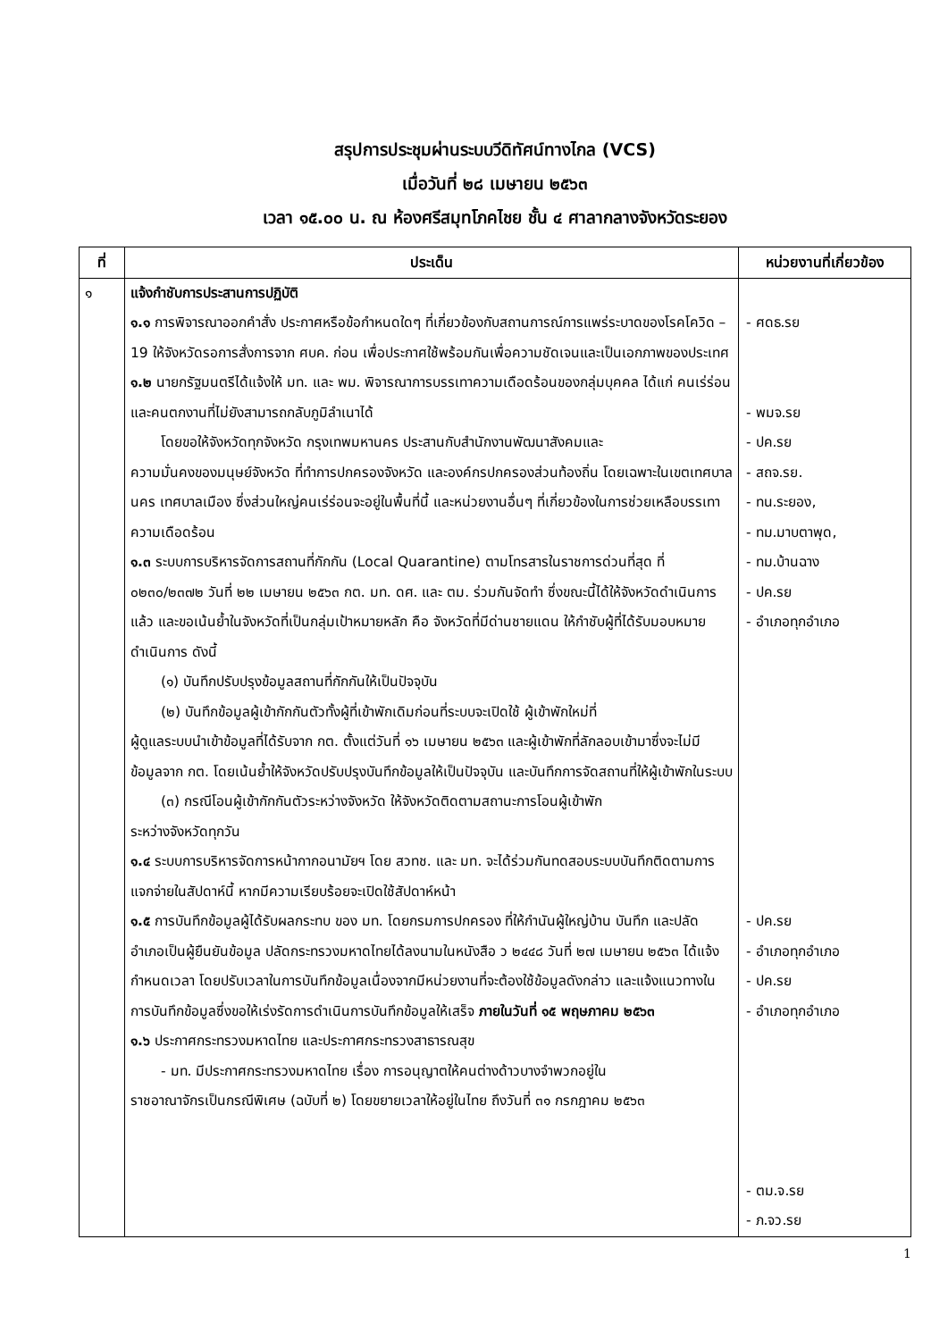สรุปการประชุมผ่านระบบวีดิทัศน์ทางไกล (VCS)
เมื่อวันที่ ๒๘ เมษายน ๒๕๖๓
เวลา ๑๕.๐๐ น. ณ ห้องศรีสมุทโภคไชย ชั้น ๔ ศาลากลางจังหวัดระยอง
| ที่ | ประเด็น | หน่วยงานที่เกี่ยวข้อง |
| --- | --- | --- |
| ๑ | แจ้งกำชับการประสานการปฏิบัติ ๑.๑ การพิจารณาออกคำสั่ง ประกาศหรือข้อกำหนดใดๆ ที่เกี่ยวข้องกับสถานการณ์การแพร่ระบาดของโรคโควิด – 19 ให้จังหวัดรอการสั่งการจาก ศบค. ก่อน เพื่อประกาศใช้พร้อมกันเพื่อความชัดเจนและเป็นเอกภาพของประเทศ ๑.๒ นายกรัฐมนตรีได้แจ้งให้ มท. และ พม. พิจารณาการบรรเทาความเดือดร้อนของกลุ่มบุคคล ได้แก่ คนเร่ร่อน และคนตกงานที่ไม่ยังสามารถกลับภูมิลำเนาได้ โดยขอให้จังหวัดทุกจังหวัด กรุงเทพมหานคร ประสานกับสำนักงานพัฒนาสังคมและ ความมั่นคงของมนุษย์จังหวัด ที่ทำการปกครองจังหวัด และองค์กรปกครองส่วนท้องถิ่น โดยเฉพาะในเขตเทศบาลนคร เทศบาลเมือง ซึ่งส่วนใหญ่คนเร่ร่อนจะอยู่ในพื้นที่นี้ และหน่วยงานอื่นๆ ที่เกี่ยวข้องในการช่วยเหลือบรรเทาความเดือดร้อน ๑.๓ ระบบการบริหารจัดการสถานที่กักกัน (Local Quarantine) ตามโทรสารในราชการด่วนที่สุด ที่ ๐๒๓๐/๒๓๗๒ วันที่ ๒๒ เมษายน ๒๕๖๓ กต. มท. ดศ. และ ตม. ร่วมกันจัดทำ ซึ่งขณะนี้ได้ให้จังหวัดดำเนินการแล้ว และขอเน้นย้ำในจังหวัดที่เป็นกลุ่มเป้าหมายหลัก คือ จังหวัดที่มีด่านชายแดน ให้กำชับผู้ที่ได้รับมอบหมายดำเนินการ ดังนี้ (๑) บันทึกปรับปรุงข้อมูลสถานที่กักกันให้เป็นปัจจุบัน (๒) บันทึกข้อมูลผู้เข้ากักกันตัวทั้งผู้ที่เข้าพักเดิมก่อนที่ระบบจะเปิดใช้ ผู้เข้าพักใหม่ที่ ผู้ดูแลระบบนำเข้าข้อมูลที่ได้รับจาก กต. ตั้งแต่วันที่ ๑๖ เมษายน ๒๕๖๓ และผู้เข้าพักที่ลักลอบเข้ามาซึ่งจะไม่มีข้อมูลจาก กต. โดยเน้นย้ำให้จังหวัดปรับปรุงบันทึกข้อมูลให้เป็นปัจจุบัน และบันทึกการจัดสถานที่ให้ผู้เข้าพักในระบบ (๓) กรณีโอนผู้เข้ากักกันตัวระหว่างจังหวัด ให้จังหวัดติดตามสถานะการโอนผู้เข้าพัก ระหว่างจังหวัดทุกวัน ๑.๔ ระบบการบริหารจัดการหน้ากากอนามัยฯ โดย สวทช. และ มท. จะได้ร่วมกันทดสอบระบบบันทึกติดตามการแจกจ่ายในสัปดาห์นี้ หากมีความเรียบร้อยจะเปิดใช้สัปดาห์หน้า ๑.๕ การบันทึกข้อมูลผู้ได้รับผลกระทบ ของ มท. โดยกรมการปกครอง ที่ให้กำนันผู้ใหญ่บ้าน บันทึก และปลัดอำเภอเป็นผู้ยืนยันข้อมูล ปลัดกระทรวงมหาดไทยได้ลงนามในหนังสือ ว ๒๔๔๘ วันที่ ๒๗ เมษายน ๒๕๖๓ ได้แจ้งกำหนดเวลา โดยปรับเวลาในการบันทึกข้อมูลเนื่องจากมีหน่วยงานที่จะต้องใช้ข้อมูลดังกล่าว และแจ้งแนวทางในการบันทึกข้อมูลซึ่งขอให้เร่งรัดการดำเนินการบันทึกข้อมูลให้เสร็จ ภายในวันที่ ๑๕ พฤษภาคม ๒๕๖๓ ๑.๖ ประกาศกระทรวงมหาดไทย และประกาศกระทรวงสาธารณสุข - มท. มีประกาศกระทรวงมหาดไทย เรื่อง การอนุญาตให้คนต่างด้าวบางจำพวกอยู่ใน ราชอาณาจักรเป็นกรณีพิเศษ (ฉบับที่ ๒) โดยขยายเวลาให้อยู่ในไทย ถึงวันที่ ๓๑ กรกฎาคม ๒๕๖๓ | - ศดธ.รย - พมจ.รย - ปค.รย - สถจ.รย. - ทน.ระยอง, - ทม.มาบตาพุด, - ทม.บ้านฉาง - ปค.รย - อำเภอทุกอำเภอ - ปค.รย - อำเภอทุกอำเภอ - ปค.รย - อำเภอทุกอำเภอ - ตม.จ.รย - ภ.จว.รย |
1